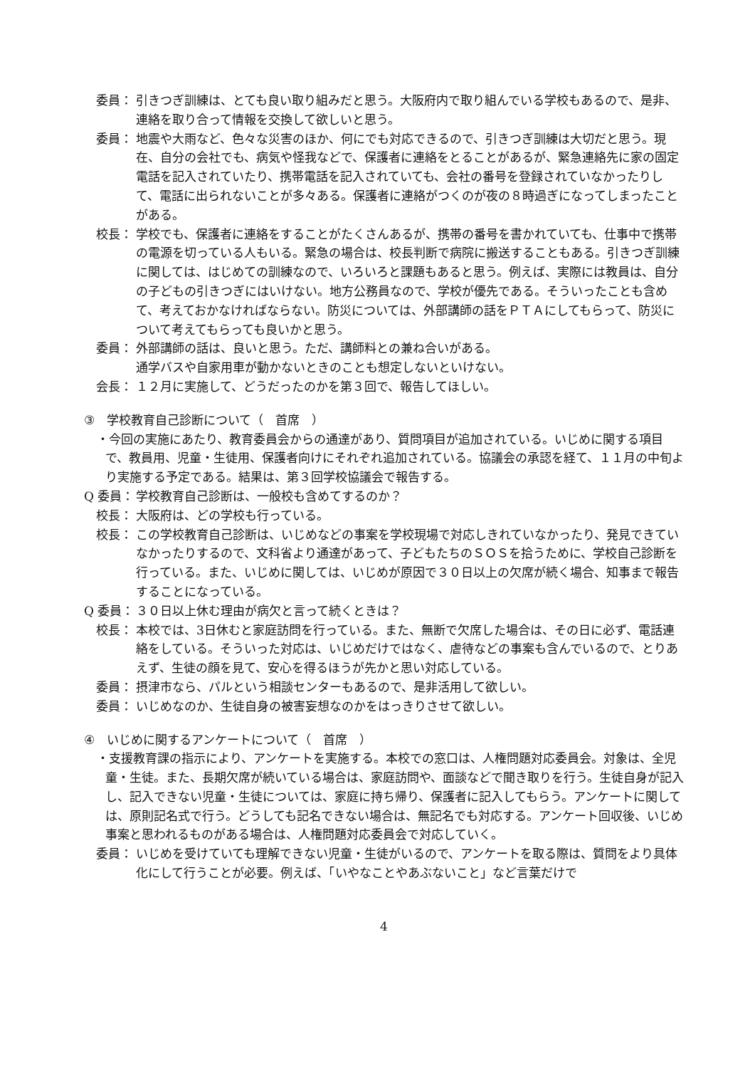委員： 引きつぎ訓練は、とても良い取り組みだと思う。大阪府内で取り組んでいる学校もあるので、是非、連絡を取り合って情報を交換して欲しいと思う。
委員： 地震や大雨など、色々な災害のほか、何にでも対応できるので、引きつぎ訓練は大切だと思う。現在、自分の会社でも、病気や怪我などで、保護者に連絡をとることがあるが、緊急連絡先に家の固定電話を記入されていたり、携帯電話を記入されていても、会社の番号を登録されていなかったりして、電話に出られないことが多々ある。保護者に連絡がつくのが夜の８時過ぎになってしまったことがある。
校長： 学校でも、保護者に連絡をすることがたくさんあるが、携帯の番号を書かれていても、仕事中で携帯の電源を切っている人もいる。緊急の場合は、校長判断で病院に搬送することもある。引きつぎ訓練に関しては、はじめての訓練なので、いろいろと課題もあると思う。例えば、実際には教員は、自分の子どもの引きつぎにはいけない。地方公務員なので、学校が優先である。そういったことも含めて、考えておかなければならない。防災については、外部講師の話をＰＴＡにしてもらって、防災について考えてもらっても良いかと思う。
委員： 外部講師の話は、良いと思う。ただ、講師料との兼ね合いがある。
通学バスや自家用車が動かないときのことも想定しないといけない。
会長： １２月に実施して、どうだったのかを第３回で、報告してほしい。
③　学校教育自己診断について（　首席　）
・今回の実施にあたり、教育委員会からの通達があり、質問項目が追加されている。いじめに関する項目で、教員用、児童・生徒用、保護者向けにそれぞれ追加されている。協議会の承認を経て、１１月の中旬より実施する予定である。結果は、第３回学校協議会で報告する。
Q 委員： 学校教育自己診断は、一般校も含めてするのか？
校長： 大阪府は、どの学校も行っている。
校長： この学校教育自己診断は、いじめなどの事案を学校現場で対応しきれていなかったり、発見できていなかったりするので、文科省より通達があって、子どもたちのＳＯＳを拾うために、学校自己診断を行っている。また、いじめに関しては、いじめが原因で３０日以上の欠席が続く場合、知事まで報告することになっている。
Q 委員： ３０日以上休む理由が病欠と言って続くときは？
校長： 本校では、3日休むと家庭訪問を行っている。また、無断で欠席した場合は、その日に必ず、電話連絡をしている。そういった対応は、いじめだけではなく、虐待などの事案も含んでいるので、とりあえず、生徒の顔を見て、安心を得るほうが先かと思い対応している。
委員： 摂津市なら、パルという相談センターもあるので、是非活用して欲しい。
委員： いじめなのか、生徒自身の被害妄想なのかをはっきりさせて欲しい。
④　いじめに関するアンケートについて（　首席　）
・支援教育課の指示により、アンケートを実施する。本校での窓口は、人権問題対応委員会。対象は、全児童・生徒。また、長期欠席が続いている場合は、家庭訪問や、面談などで聞き取りを行う。生徒自身が記入し、記入できない児童・生徒については、家庭に持ち帰り、保護者に記入してもらう。アンケートに関しては、原則記名式で行う。どうしても記名できない場合は、無記名でも対応する。アンケート回収後、いじめ事案と思われるものがある場合は、人権問題対応委員会で対応していく。
委員： いじめを受けていても理解できない児童・生徒がいるので、アンケートを取る際は、質問をより具体化にして行うことが必要。例えば、「いやなことやあぶないこと」など言葉だけで
4